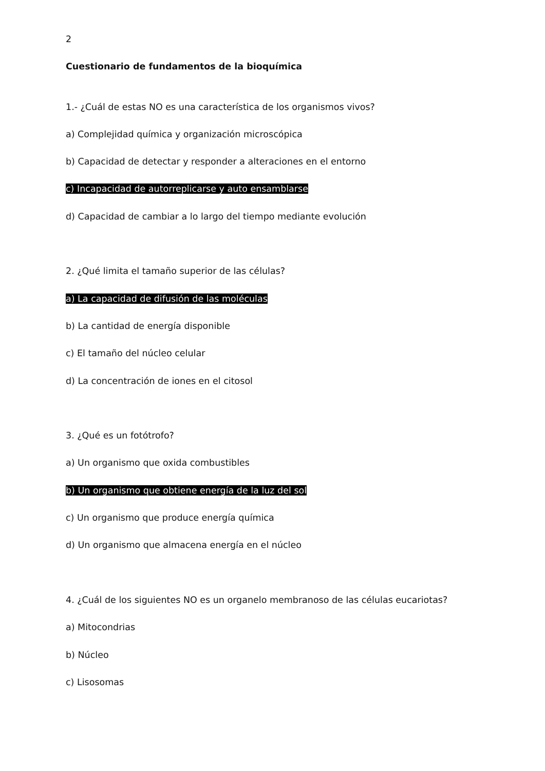2
Cuestionario de fundamentos de la bioquímica
1.- ¿Cuál de estas NO es una característica de los organismos vivos?
a) Complejidad química y organización microscópica
b) Capacidad de detectar y responder a alteraciones en el entorno
c) Incapacidad de autorreplicarse y auto ensamblarse
d) Capacidad de cambiar a lo largo del tiempo mediante evolución
2. ¿Qué limita el tamaño superior de las células?
a) La capacidad de difusión de las moléculas
b) La cantidad de energía disponible
c) El tamaño del núcleo celular
d) La concentración de iones en el citosol
3. ¿Qué es un fotótrofo?
a) Un organismo que oxida combustibles
b) Un organismo que obtiene energía de la luz del sol
c) Un organismo que produce energía química
d) Un organismo que almacena energía en el núcleo
4. ¿Cuál de los siguientes NO es un organelo membranoso de las células eucariotas?
a) Mitocondrias
b) Núcleo
c) Lisosomas